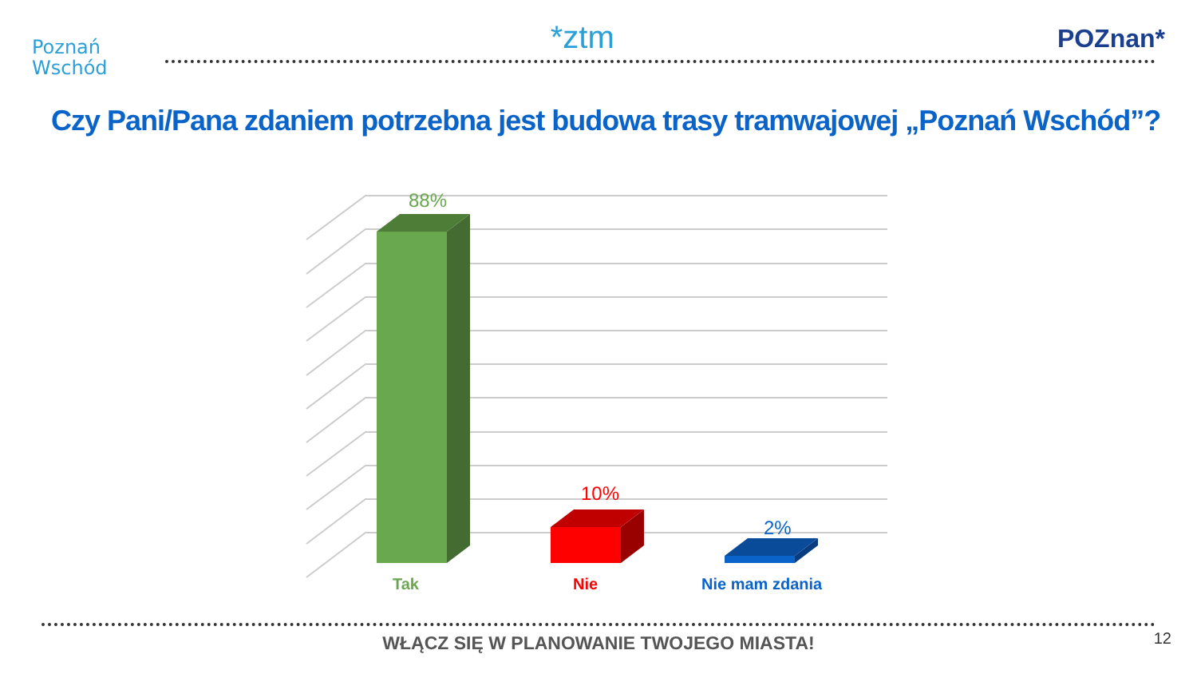Poznań
Wschód
*ztm
POZnan*
Czy Pani/Pana zdaniem potrzebna jest budowa trasy tramwajowej „Poznań Wschód”?
88%
10%
2%
Tak
Nie
Nie mam zdania
WŁĄCZ SIĘ W PLANOWANIE TWOJEGO MIASTA!
12